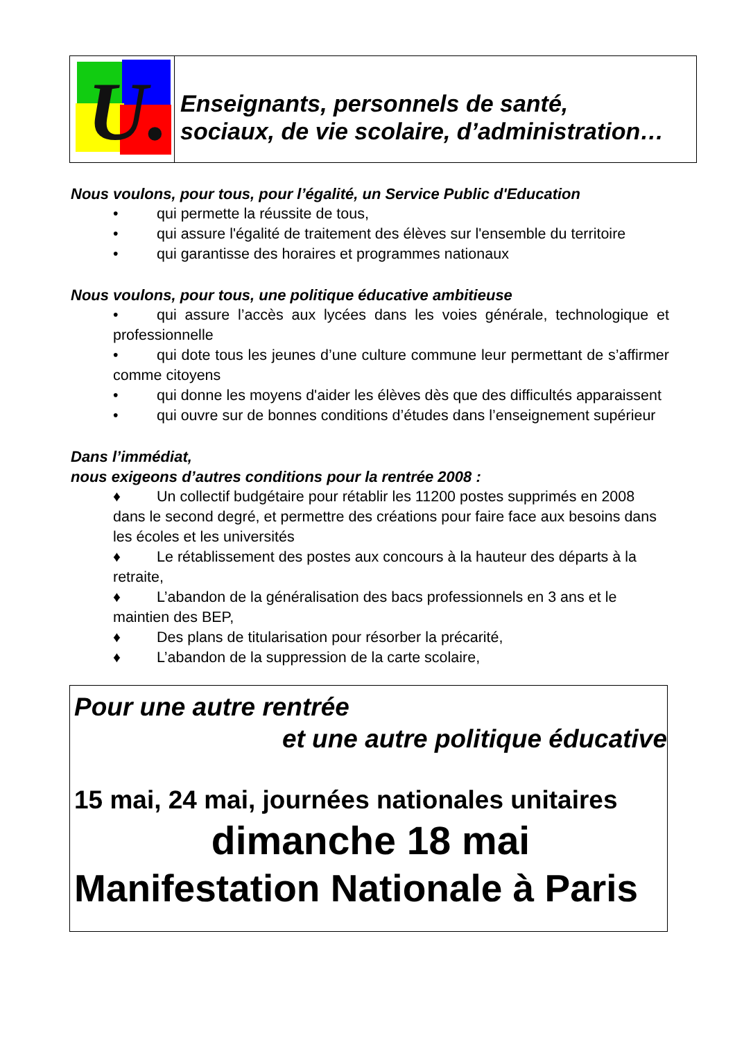U.
Enseignants, personnels de santé,
sociaux, de vie scolaire, d’administration…
Nous voulons, pour tous, pour l’égalité, un Service Public d'Education
• qui permette la réussite de tous,
• qui assure l'égalité de traitement des élèves sur l'ensemble du territoire
• qui garantisse des horaires et programmes nationaux
Nous voulons, pour tous, une politique éducative ambitieuse
• qui assure l’accès aux lycées dans les voies générale, technologique et professionnelle
• qui dote tous les jeunes d’une culture commune leur permettant de s’affirmer comme citoyens
• qui donne les moyens d'aider les élèves dès que des difficultés apparaissent
• qui ouvre sur de bonnes conditions d’études dans l’enseignement supérieur
Dans l’immédiat,
nous exigeons d’autres conditions pour la rentrée 2008 :
♦ Un collectif budgétaire pour rétablir les 11200 postes supprimés en 2008 dans le second degré, et permettre des créations pour faire face aux besoins dans les écoles et les universités
♦ Le rétablissement des postes aux concours à la hauteur des départs à la retraite,
♦ L’abandon de la généralisation des bacs professionnels en 3 ans et le maintien des BEP,
♦ Des plans de titularisation pour résorber la précarité,
♦ L’abandon de la suppression de la carte scolaire,
Pour une autre rentrée
et une autre politique éducative
15 mai, 24 mai, journées nationales unitaires
dimanche 18 mai
Manifestation Nationale à Paris